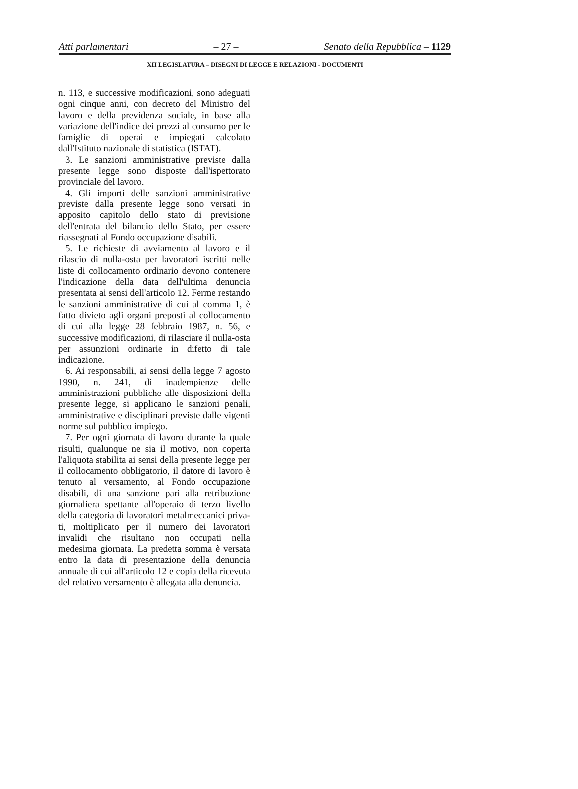Atti parlamentari – 27 – Senato della Repubblica – 1129
XII LEGISLATURA – DISEGNI DI LEGGE E RELAZIONI - DOCUMENTI
n. 113, e successive modificazioni, sono adeguati ogni cinque anni, con decreto del Ministro del lavoro e della previdenza sociale, in base alla variazione dell'indice dei prezzi al consumo per le famiglie di operai e impiegati calcolato dall'Istituto nazionale di statistica (ISTAT).
3. Le sanzioni amministrative previste dalla presente legge sono disposte dal­l'ispettorato provinciale del lavoro.
4. Gli importi delle sanzioni amministrati­ve previste dalla presente legge sono versati in apposito capitolo dello stato di previsio­ne dell'entrata del bilancio dello Stato, per essere riassegnati al Fondo occupazione di­sabili.
5. Le richieste di avviamento al lavoro e il rilascio di nulla-osta per lavoratori iscritti nelle liste di collocamento ordinario devo­no contenere l'indicazione della data del­l'ultima denuncia presentata ai sensi del­l'articolo 12. Ferme restando le sanzioni amministrative di cui al comma 1, è fatto divieto agli organi preposti al collocamento di cui alla legge 28 febbraio 1987, n. 56, e successive modificazioni, di rilasciare il nulla-osta per assunzioni ordinarie in difet­to di tale indicazione.
6. Ai responsabili, ai sensi della legge 7 agosto 1990, n. 241, di inadempienze delle amministrazioni pubbliche alle disposizioni della presente legge, si applicano le sanzio­ni penali, amministrative e disciplinari previste dalle vigenti norme sul pubblico impiego.
7. Per ogni giornata di lavoro durante la quale risulti, qualunque ne sia il motivo, non coperta l'aliquota stabilita ai sensi della presente legge per il collocamento obbligato­rio, il datore di lavoro è tenuto al versamen­to, al Fondo occupazione disabili, di una sanzione pari alla retribuzione giornaliera spettante all'operaio di terzo livello della categoria di lavoratori metalmeccanici priva­ti, moltiplicato per il numero dei lavoratori invalidi che risultano non occupati nella medesima giornata. La predetta somma è versata entro la data di presentazione della denuncia annuale di cui all'articolo 12 e copia della ricevuta del relativo versamento è allegata alla denuncia.